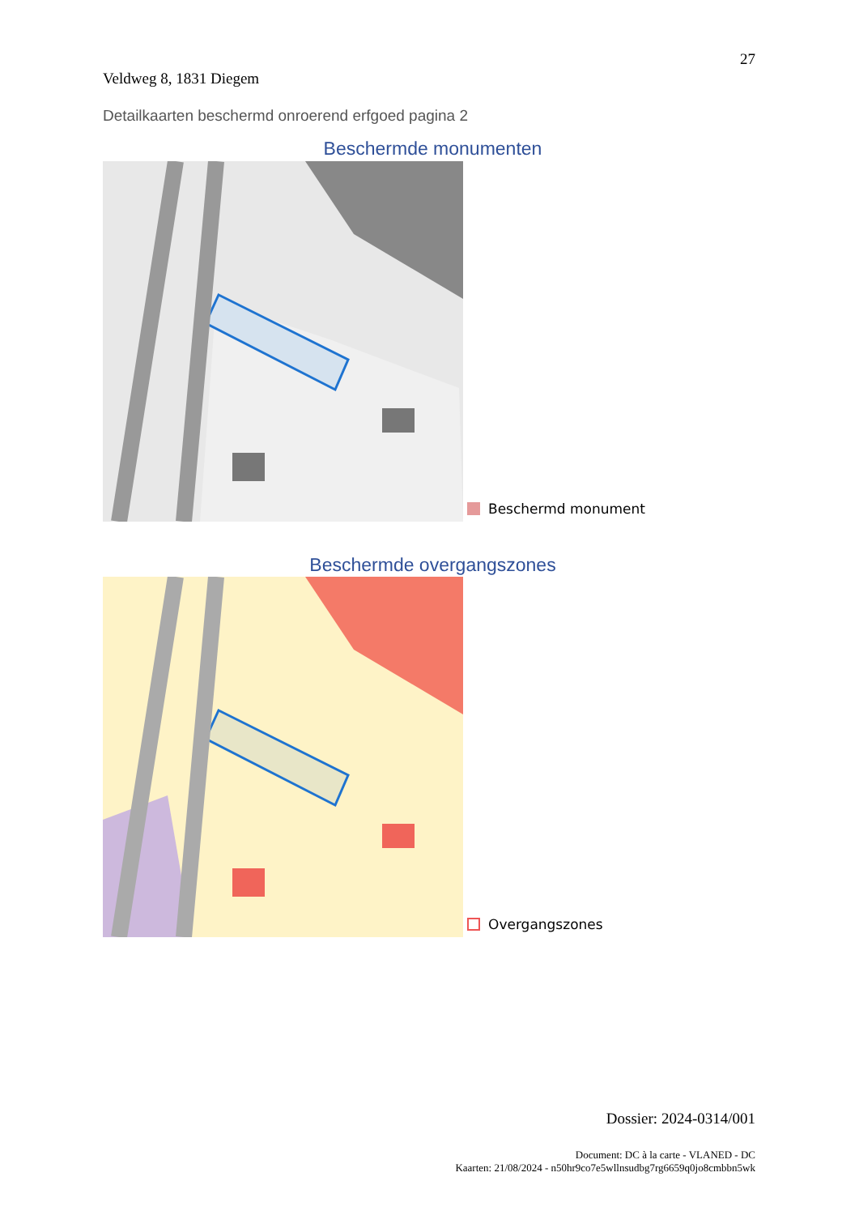27
Veldweg 8, 1831 Diegem
Detailkaarten beschermd onroerend erfgoed pagina 2
Beschermde monumenten
Beschermd monument
Beschermde overgangszones
Overgangszones
Dossier: 2024-0314/001
Document: DC à la carte - VLANED - DC
Kaarten: 21/08/2024 - n50hr9co7e5wllnsudbg7rg6659q0jo8cmbbn5wk